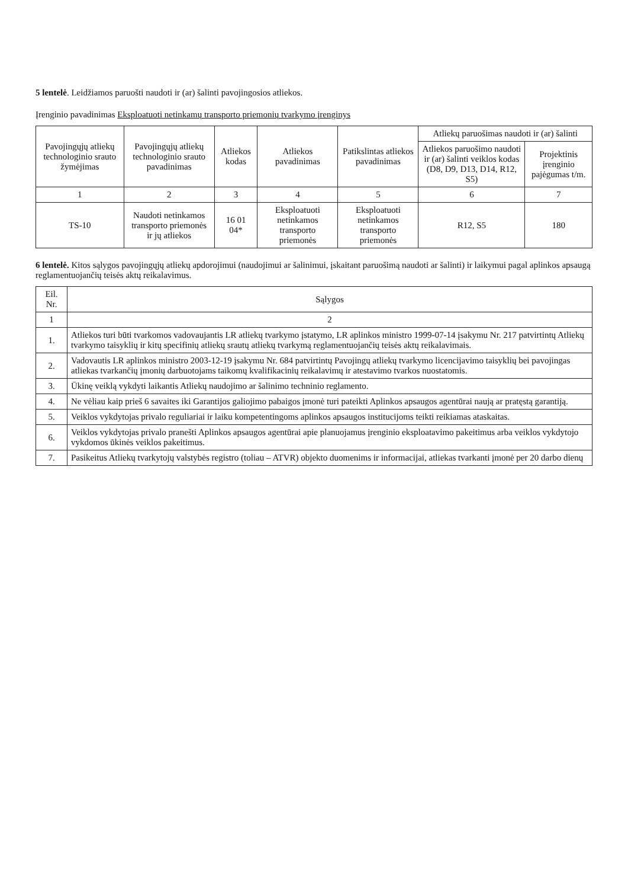5 lentelė. Leidžiamos paruošti naudoti ir (ar) šalinti pavojingosios atliekos.
Įrenginio pavadinimas Eksploatuoti netinkamų transporto priemonių tvarkymo įrenginys
| Pavojingųjų atliekų technologinio srauto žymėjimas | Pavojingųjų atliekų technologinio srauto pavadinimas | Atliekos kodas | Atliekos pavadinimas | Patikslintas atliekos pavadinimas | Atliekų paruošimas naudoti ir (ar) šalinti | |
| --- | --- | --- | --- | --- | --- | --- |
| | | | | | Atliekos paruošimo naudoti ir (ar) šalinti veiklos kodas (D8, D9, D13, D14, R12, S5) | Projektinis įrenginio pajėgumas t/m. |
| 1 | 2 | 3 | 4 | 5 | 6 | 7 |
| TS-10 | Naudoti netinkamos transporto priemonės ir jų atliekos | 16 01 04* | Eksploatuoti netinkamos transporto priemonės | Eksploatuoti netinkamos transporto priemonės | R12, S5 | 180 |
6 lentelė. Kitos sąlygos pavojingųjų atliekų apdorojimui (naudojimui ar šalinimui, įskaitant paruošimą naudoti ar šalinti) ir laikymui pagal aplinkos apsaugą reglamentuojančių teisės aktų reikalavimus.
| Eil. Nr. | Sąlygos |
| --- | --- |
| 1 | 2 |
| 1. | Atliekos turi būti tvarkomos vadovaujantis LR atliekų tvarkymo įstatymo, LR aplinkos ministro 1999-07-14 įsakymu Nr. 217 patvirtintų Atliekų tvarkymo taisyklių ir kitų specifinių atliekų srautų atliekų tvarkymą reglamentuojančių teisės aktų reikalavimais. |
| 2. | Vadovautis LR aplinkos ministro 2003-12-19 įsakymu Nr. 684 patvirtintų Pavojingų atliekų tvarkymo licencijavimo taisyklių bei pavojingas atliekas tvarkančių įmonių darbuotojams taikomų kvalifikacinių reikalavimų ir atestavimo tvarkos nuostatomis. |
| 3. | Ūkinę veiklą vykdyti laikantis Atliekų naudojimo ar šalinimo techninio reglamento. |
| 4. | Ne vėliau kaip prieš 6 savaites iki Garantijos galiojimo pabaigos įmonė turi pateikti Aplinkos apsaugos agentūrai naują ar pratęstą garantiją. |
| 5. | Veiklos vykdytojas privalo reguliariai ir laiku kompetentingoms aplinkos apsaugos institucijoms teikti reikiamas ataskaitas. |
| 6. | Veiklos vykdytojas privalo pranešti Aplinkos apsaugos agentūrai apie planuojamus įrenginio eksploatavimo pakeitimus arba veiklos vykdytojo vykdomos ūkinės veiklos pakeitimus. |
| 7. | Pasikeitus Atliekų tvarkytojų valstybės registro (toliau – ATVR) objekto duomenims ir informacijai, atliekas tvarkanti įmonė per 20 darbo dienų |